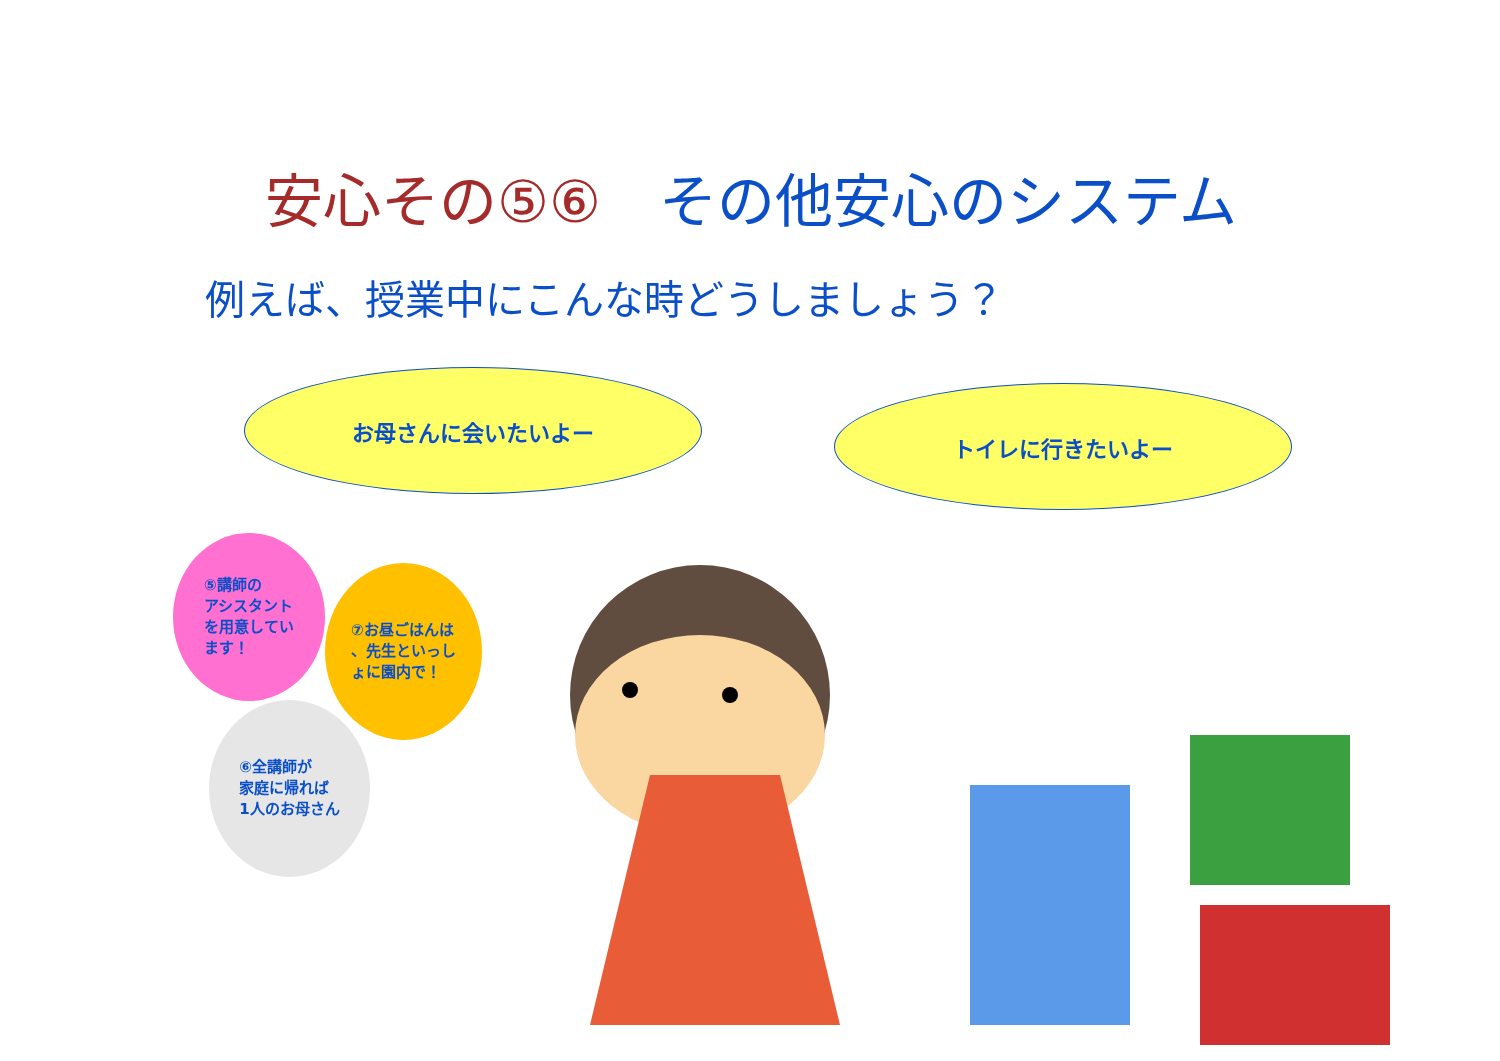安心その⑤⑥　その他安心のシステム
例えば、授業中にこんな時どうしましょう？
お母さんに会いたいよー
トイレに行きたいよー
⑤講師の
アシスタント
を用意してい
ます！
⑦お昼ごはんは
、先生といっし
ょに園内で！
⑥全講師が
家庭に帰れば
1人のお母さん